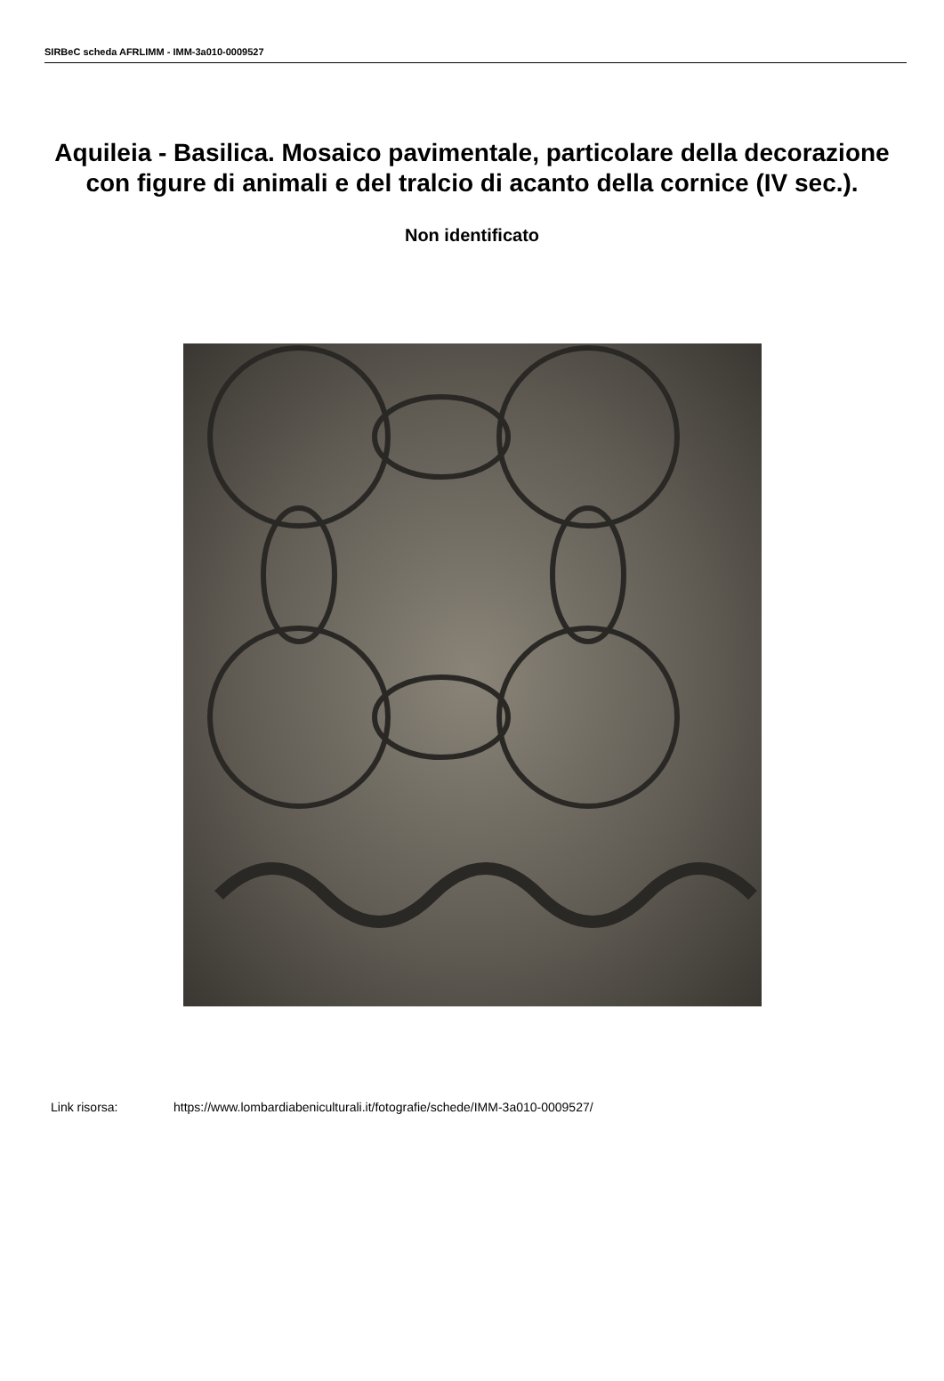SIRBeC scheda AFRLIMM - IMM-3a010-0009527
Aquileia - Basilica. Mosaico pavimentale, particolare della decorazione con figure di animali e del tralcio di acanto della cornice (IV sec.).
Non identificato
Link risorsa: https://www.lombardiabeniculturali.it/fotografie/schede/IMM-3a010-0009527/